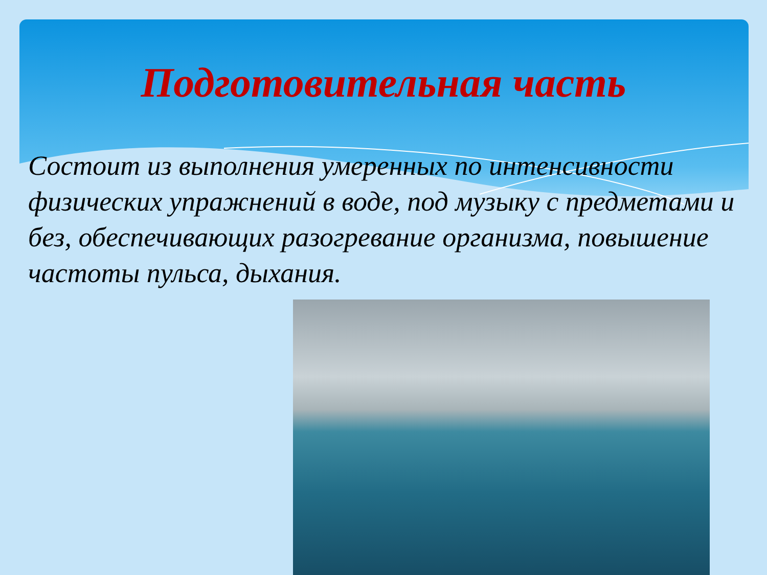Подготовительная часть
Состоит из выполнения умеренных по интенсивности физических упражнений в воде, под музыку с предметами и без, обеспечивающих разогревание организма, повышение частоты пульса, дыхания.